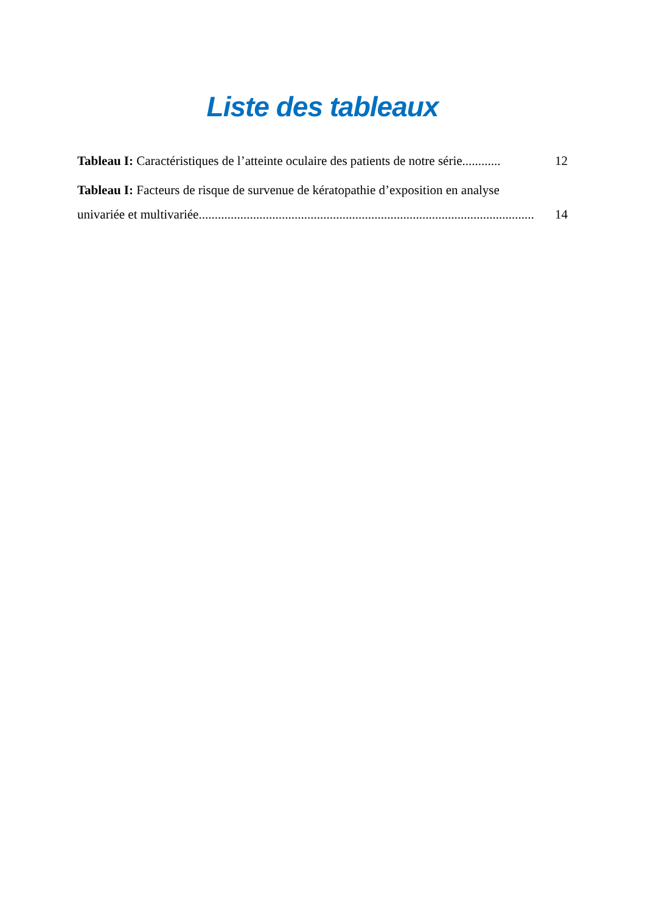Liste des tableaux
Tableau I: Caractéristiques de l’atteinte oculaire des patients de notre série............ 12
Tableau I: Facteurs de risque de survenue de kératopathie d’exposition en analyse
univariée et multivariée......................................................................................................... 14